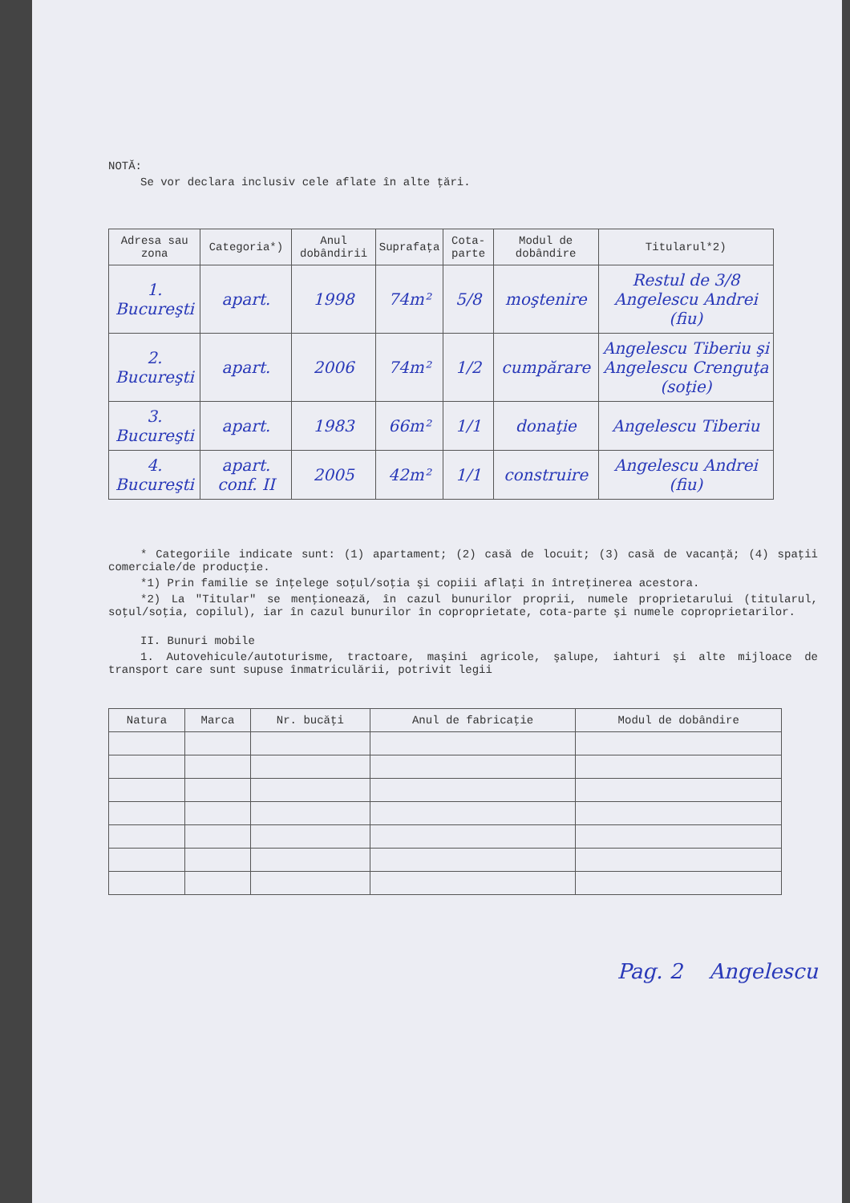NOTĂ:
Se vor declara inclusiv cele aflate în alte ţări.
| Adresa sau zona | Categoria*) | Anul dobândirii | Suprafaţa | Cota-parte | Modul de dobândire | Titularul*2) |
| --- | --- | --- | --- | --- | --- | --- |
| 1. Bucureşti | apart. | 1998 | 74m² | 5/8 | moştenire | Restul de 3/8 Angelescu Andrei (fiu) |
| 2. Bucureşti | apart. | 2006 | 74m² | 1/2 | cumpărare | Angelescu Tiberiu şi Angelescu Crenguţa (soţie) |
| 3. Bucureşti | apart. | 1983 | 66m² | 1/1 | donaţie | Angelescu Tiberiu |
| 4. Bucureşti | apart. conf. II | 2005 | 42m² | 1/1 | construire | Angelescu Andrei (fiu) |
* Categoriile indicate sunt: (1) apartament; (2) casă de locuit; (3) casă de vacanţă; (4) spaţii comerciale/de producţie.
*1) Prin familie se înţelege soţul/soţia şi copiii aflaţi în întreţinerea acestora.
*2) La "Titular" se menţionează, în cazul bunurilor proprii, numele proprietarului (titularul, soţul/soţia, copilul), iar în cazul bunurilor în coproprietate, cota-parte şi numele coproprietarilor.
II. Bunuri mobile
1. Autovehicule/autoturisme, tractoare, maşini agricole, şalupe, iahturi şi alte mijloace de transport care sunt supuse înmatriculării, potrivit legii
| Natura | Marca | Nr. bucăţi | Anul de fabricaţie | Modul de dobândire |
| --- | --- | --- | --- | --- |
Pag. 2 Angelescu